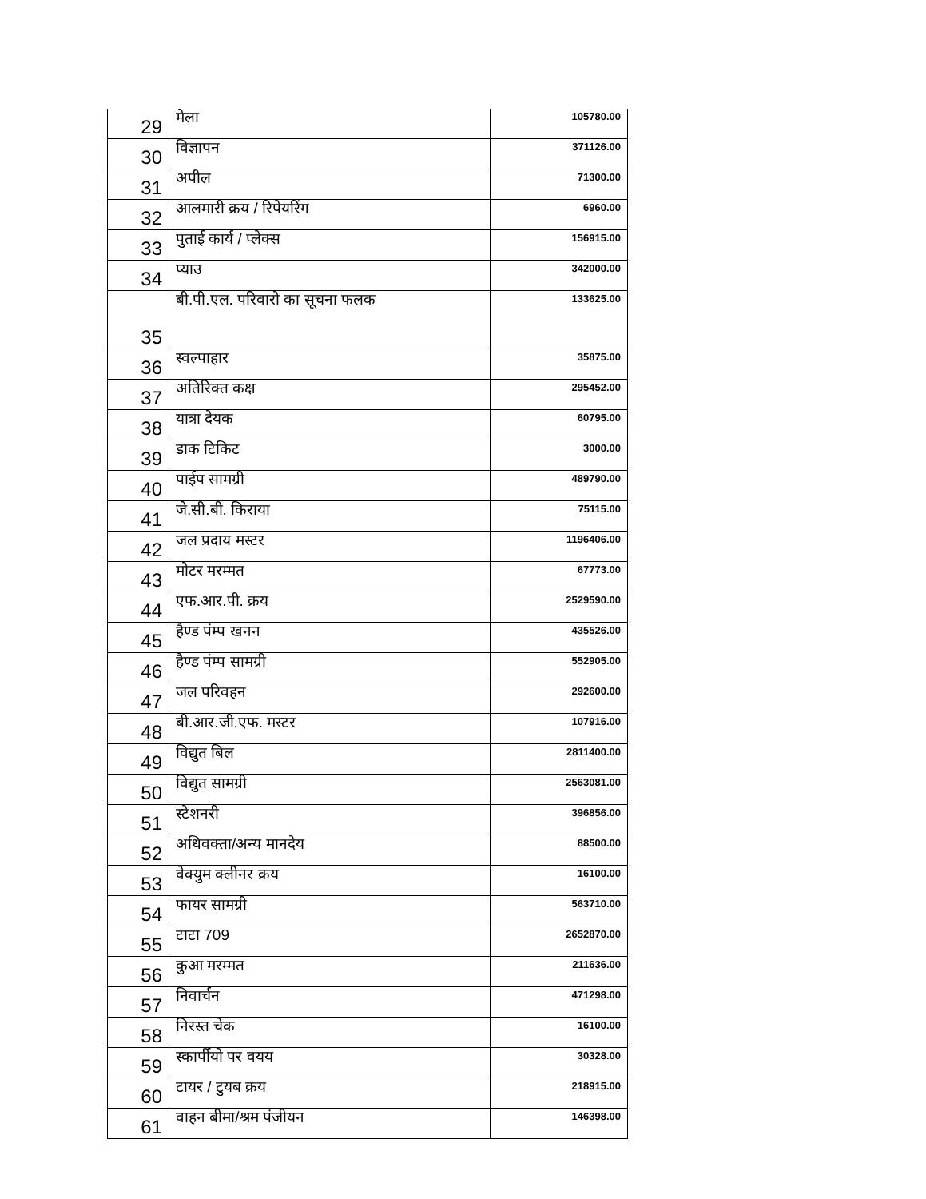| 29 | मेला | 105780.00 |
| 30 | विज्ञापन | 371126.00 |
| 31 | अपील | 71300.00 |
| 32 | आलमारी क्रय / रिपेयरिंग | 6960.00 |
| 33 | पुताई कार्य / प्लेक्स | 156915.00 |
| 34 | प्याउ | 342000.00 |
| 35 | बी.पी.एल. परिवारो का सूचना फलक | 133625.00 |
| 36 | स्वल्पाहार | 35875.00 |
| 37 | अतिरिक्त कक्ष | 295452.00 |
| 38 | यात्रा देयक | 60795.00 |
| 39 | डाक टिकिट | 3000.00 |
| 40 | पाईप सामग्री | 489790.00 |
| 41 | जे.सी.बी. किराया | 75115.00 |
| 42 | जल प्रदाय मस्टर | 1196406.00 |
| 43 | मोटर मरम्मत | 67773.00 |
| 44 | एफ.आर.पी. क्रय | 2529590.00 |
| 45 | हैण्ड पंम्प खनन | 435526.00 |
| 46 | हैण्ड पंम्प सामग्री | 552905.00 |
| 47 | जल परिवहन | 292600.00 |
| 48 | बी.आर.जी.एफ. मस्टर | 107916.00 |
| 49 | विद्युत बिल | 2811400.00 |
| 50 | विद्युत सामग्री | 2563081.00 |
| 51 | स्टेशनरी | 396856.00 |
| 52 | अधिवक्ता/अन्य मानदेय | 88500.00 |
| 53 | वेक्युम क्लीनर क्रय | 16100.00 |
| 54 | फायर सामग्री | 563710.00 |
| 55 | टाटा 709 | 2652870.00 |
| 56 | कुआ मरम्मत | 211636.00 |
| 57 | निवार्चन | 471298.00 |
| 58 | निरस्त चेक | 16100.00 |
| 59 | स्कार्पीयो पर वयय | 30328.00 |
| 60 | टायर / टुयब क्रय | 218915.00 |
| 61 | वाहन बीमा/श्रम पंजीयन | 146398.00 |